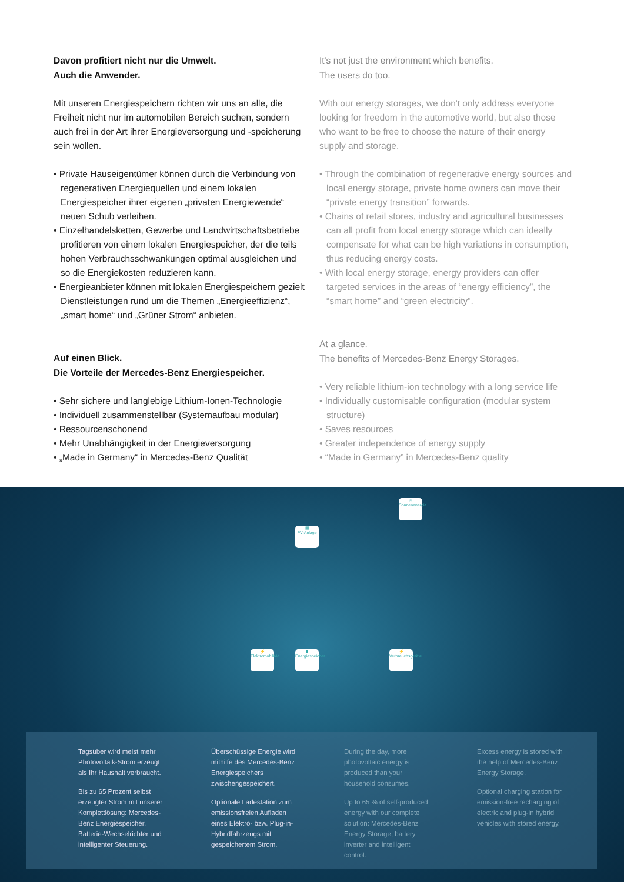Davon profitiert nicht nur die Umwelt.
Auch die Anwender.
Mit unseren Energiespeichern richten wir uns an alle, die Freiheit nicht nur im automobilen Bereich suchen, sondern auch frei in der Art ihrer Energieversorgung und -speicherung sein wollen.
• Private Hauseigentümer können durch die Verbindung von regenerativen Energiequellen und einem lokalen Energiespeicher ihrer eigenen „privaten Energiewende“ neuen Schub verleihen.
• Einzelhandelsketten, Gewerbe und Landwirtschaftsbetriebe profitieren von einem lokalen Energiespeicher, der die teils hohen Verbrauchsschwankungen optimal ausgleichen und so die Energiekosten reduzieren kann.
• Energieanbieter können mit lokalen Energiespeichern gezielt Dienstleistungen rund um die Themen „Energieeffizienz“, „smart home“ und „Grüner Strom“ anbieten.
Auf einen Blick.
Die Vorteile der Mercedes-Benz Energiespeicher.
• Sehr sichere und langlebige Lithium-Ionen-Technologie
• Individuell zusammenstellbar (Systemaufbau modular)
• Ressourcenschonend
• Mehr Unabhängigkeit in der Energieversorgung
• „Made in Germany“ in Mercedes-Benz Qualität
It's not just the environment which benefits.
The users do too.
With our energy storages, we don't only address everyone looking for freedom in the automotive world, but also those who want to be free to choose the nature of their energy supply and storage.
• Through the combination of regenerative energy sources and local energy storage, private home owners can move their “private energy transition” forwards.
• Chains of retail stores, industry and agricultural businesses can all profit from local energy storage which can ideally compensate for what can be high variations in consumption, thus reducing energy costs.
• With local energy storage, energy providers can offer targeted services in the areas of “energy efficiency”, the “smart home” and “green electricity”.
At a glance.
The benefits of Mercedes-Benz Energy Storages.
• Very reliable lithium-ion technology with a long service life
• Individually customisable configuration (modular system structure)
• Saves resources
• Greater independence of energy supply
• “Made in Germany” in Mercedes-Benz quality
☀
Sonnenenergie
▦
PV-Anlage
⚡
Elektromobilität
▮
Energiespeicher
⚡
Verbrauchsgeräte
Tagsüber wird meist mehr Photovoltaik-Strom erzeugt als Ihr Haushalt verbraucht.
Bis zu 65 Prozent selbst erzeugter Strom mit unserer Komplettlösung: Mercedes-Benz Energiespeicher, Batterie-Wechselrichter und intelligenter Steuerung.
Überschüssige Energie wird mithilfe des Mercedes-Benz Energiespeichers zwischengespeichert.
Optionale Ladestation zum emissionsfreien Aufladen eines Elektro- bzw. Plug-in-Hybridfahrzeugs mit gespeichertem Strom.
During the day, more photovoltaic energy is produced than your household consumes.
Up to 65 % of self-produced energy with our complete solution: Mercedes-Benz Energy Storage, battery inverter and intelligent control.
Excess energy is stored with the help of Mercedes-Benz Energy Storage.
Optional charging station for emission-free recharging of electric and plug-in hybrid vehicles with stored energy.